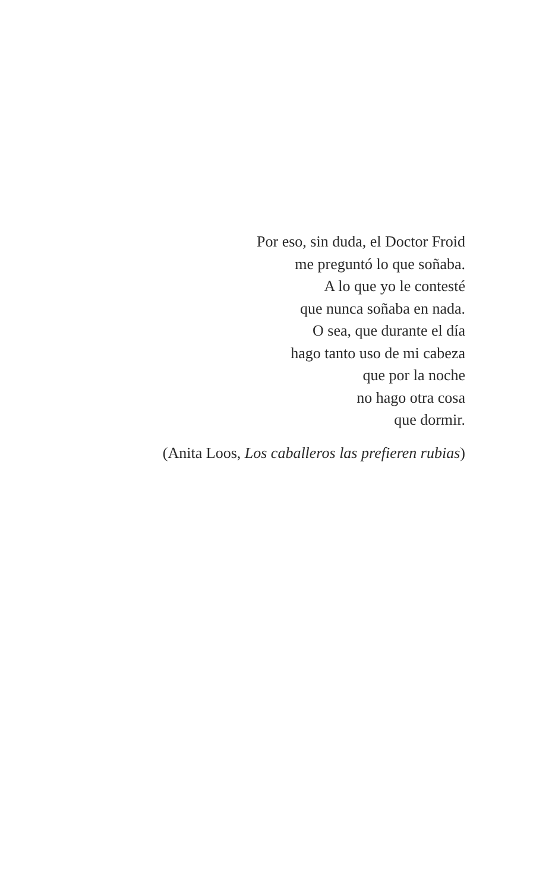Por eso, sin duda, el Doctor Froid
me preguntó lo que soñaba.
A lo que yo le contesté
que nunca soñaba en nada.
O sea, que durante el día
hago tanto uso de mi cabeza
que por la noche
no hago otra cosa
que dormir.
(Anita Loos, Los caballeros las prefieren rubias)